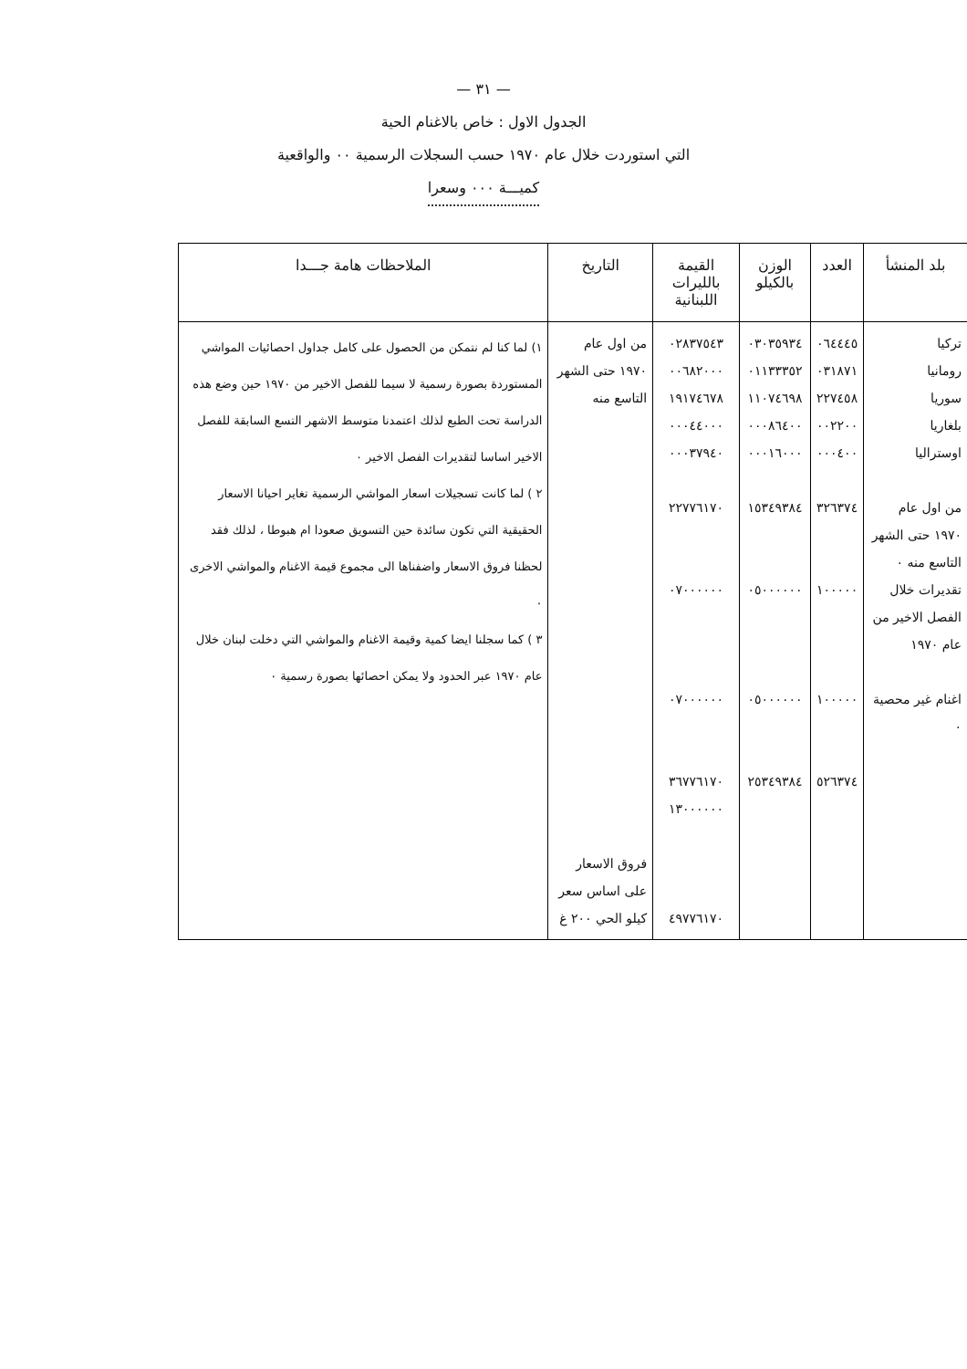— ٣١ —
الجدول الاول : خاص بالاغنام الحية
التي استوردت خلال عام ١٩٧٠ حسب السجلات الرسمية ٠٠ والواقعية
كميـــة ٠٠٠ وسعرا
| بلد المنشأ | العدد | الوزن بالكيلو | القيمة بالليرات اللبنانية | التاريخ | الملاحظات هامة جـــدا |
| --- | --- | --- | --- | --- | --- |
| تركيا رومانيا سوريا بلغاريا اوستراليا من اول عام ١٩٧٠ حتى الشهر التاسع منه ٠ تقديرات خلال الفصل الاخير من عام ١٩٧٠ اغنام غير محصية ٠ | ٠٦٤٤٤٥ ٠٣١٨٧١ ٢٢٧٤٥٨ ٠٠٢٢٠٠ ٠٠٠٤٠٠ ٣٢٦٣٧٤ ١٠٠٠٠٠ ١٠٠٠٠٠ ٥٢٦٣٧٤ | ٠٣٠٣٥٩٣٤ ٠١١٣٣٣٥٢ ١١٠٧٤٦٩٨ ٠٠٠٨٦٤٠٠ ٠٠٠١٦٠٠٠ ١٥٣٤٩٣٨٤ ٠٥٠٠٠٠٠٠ ٠٥٠٠٠٠٠٠ ٢٥٣٤٩٣٨٤ | ٠٢٨٣٧٥٤٣ ٠٠٦٨٢٠٠٠ ١٩١٧٤٦٧٨ ٠٠٠٤٤٠٠٠ ٠٠٠٣٧٩٤٠ ٢٢٧٧٦١٧٠ ٠٧٠٠٠٠٠٠ ٠٧٠٠٠٠٠٠ ٣٦٧٧٦١٧٠ ١٣٠٠٠٠٠٠ ٤٩٧٧٦١٧٠ | من اول عام ١٩٧٠ حتى الشهر التاسع منه فروق الاسعار على اساس سعر كيلو الحي ٢٠٠ غ | ١) لما كنا لم نتمكن من الحصول على كامل جداول احصائيات المواشي المستوردة بصورة رسمية لا سيما للفصل الاخير من ١٩٧٠ حين وضع هذه الدراسة تحت الطبع لذلك اعتمدنا متوسط الاشهر التسع السابقة للفصل الاخير اساسا لتقديرات الفصل الاخير ٠ ٢ ) لما كانت تسجيلات اسعار المواشي الرسمية تغاير احيانا الاسعار الحقيقية التي تكون سائدة حين التسويق صعودا ام هبوطا ، لذلك فقد لحظنا فروق الاسعار واضفناها الى مجموع قيمة الاغنام والمواشي الاخرى ٠ ٣ ) كما سجلنا ايضا كمية وقيمة الاغنام والمواشي التي دخلت لبنان خلال عام ١٩٧٠ عبر الحدود ولا يمكن احصائها بصورة رسمية ٠ |